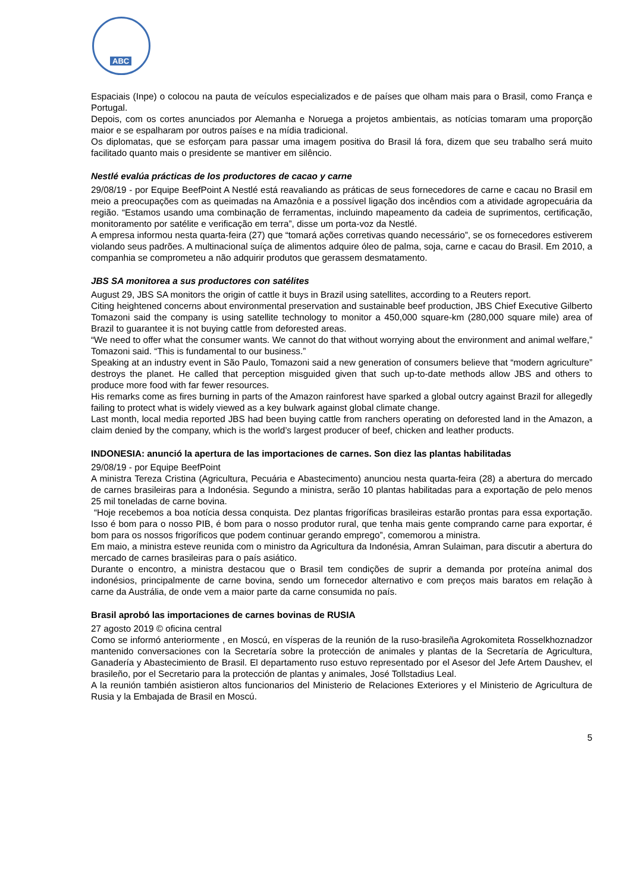ABC
Espaciais (Inpe) o colocou na pauta de veículos especializados e de países que olham mais para o Brasil, como França e Portugal.
Depois, com os cortes anunciados por Alemanha e Noruega a projetos ambientais, as notícias tomaram uma proporção maior e se espalharam por outros países e na mídia tradicional.
Os diplomatas, que se esforçam para passar uma imagem positiva do Brasil lá fora, dizem que seu trabalho será muito facilitado quanto mais o presidente se mantiver em silêncio.
Nestlé evalúa prácticas de los productores de cacao y carne
29/08/19 - por Equipe BeefPoint A Nestlé está reavaliando as práticas de seus fornecedores de carne e cacau no Brasil em meio a preocupações com as queimadas na Amazônia e a possível ligação dos incêndios com a atividade agropecuária da região. “Estamos usando uma combinação de ferramentas, incluindo mapeamento da cadeia de suprimentos, certificação, monitoramento por satélite e verificação em terra”, disse um porta-voz da Nestlé.
A empresa informou nesta quarta-feira (27) que “tomará ações corretivas quando necessário”, se os fornecedores estiverem violando seus padrões. A multinacional suíça de alimentos adquire óleo de palma, soja, carne e cacau do Brasil. Em 2010, a companhia se comprometeu a não adquirir produtos que gerassem desmatamento.
JBS SA monitorea a sus productores con satélites
August 29, JBS SA monitors the origin of cattle it buys in Brazil using satellites, according to a Reuters report.
Citing heightened concerns about environmental preservation and sustainable beef production, JBS Chief Executive Gilberto Tomazoni said the company is using satellite technology to monitor a 450,000 square-km (280,000 square mile) area of Brazil to guarantee it is not buying cattle from deforested areas.
“We need to offer what the consumer wants. We cannot do that without worrying about the environment and animal welfare,” Tomazoni said. “This is fundamental to our business.”
Speaking at an industry event in São Paulo, Tomazoni said a new generation of consumers believe that “modern agriculture” destroys the planet. He called that perception misguided given that such up-to-date methods allow JBS and others to produce more food with far fewer resources.
His remarks come as fires burning in parts of the Amazon rainforest have sparked a global outcry against Brazil for allegedly failing to protect what is widely viewed as a key bulwark against global climate change.
Last month, local media reported JBS had been buying cattle from ranchers operating on deforested land in the Amazon, a claim denied by the company, which is the world’s largest producer of beef, chicken and leather products.
INDONESIA: anunció la apertura de las importaciones de carnes. Son diez las plantas habilitadas
29/08/19 - por Equipe BeefPoint
A ministra Tereza Cristina (Agricultura, Pecuária e Abastecimento) anunciou nesta quarta-feira (28) a abertura do mercado de carnes brasileiras para a Indonésia. Segundo a ministra, serão 10 plantas habilitadas para a exportação de pelo menos 25 mil toneladas de carne bovina.
“Hoje recebemos a boa notícia dessa conquista. Dez plantas frigoríficas brasileiras estarão prontas para essa exportação. Isso é bom para o nosso PIB, é bom para o nosso produtor rural, que tenha mais gente comprando carne para exportar, é bom para os nossos frigoríficos que podem continuar gerando emprego”, comemorou a ministra.
Em maio, a ministra esteve reunida com o ministro da Agricultura da Indonésia, Amran Sulaiman, para discutir a abertura do mercado de carnes brasileiras para o país asiático.
Durante o encontro, a ministra destacou que o Brasil tem condições de suprir a demanda por proteína animal dos indonésios, principalmente de carne bovina, sendo um fornecedor alternativo e com preços mais baratos em relação à carne da Austrália, de onde vem a maior parte da carne consumida no país.
Brasil aprobó las importaciones de carnes bovinas de RUSIA
27 agosto 2019 © oficina central
Como se informó anteriormente , en Moscú, en vísperas de la reunión de la ruso-brasileña Agrokomiteta Rosselkhoznadzor mantenido conversaciones con la Secretaría sobre la protección de animales y plantas de la Secretaría de Agricultura, Ganadería y Abastecimiento de Brasil. El departamento ruso estuvo representado por el Asesor del Jefe Artem Daushev, el brasileño, por el Secretario para la protección de plantas y animales, José Tollstadius Leal.
A la reunión también asistieron altos funcionarios del Ministerio de Relaciones Exteriores y el Ministerio de Agricultura de Rusia y la Embajada de Brasil en Moscú.
5